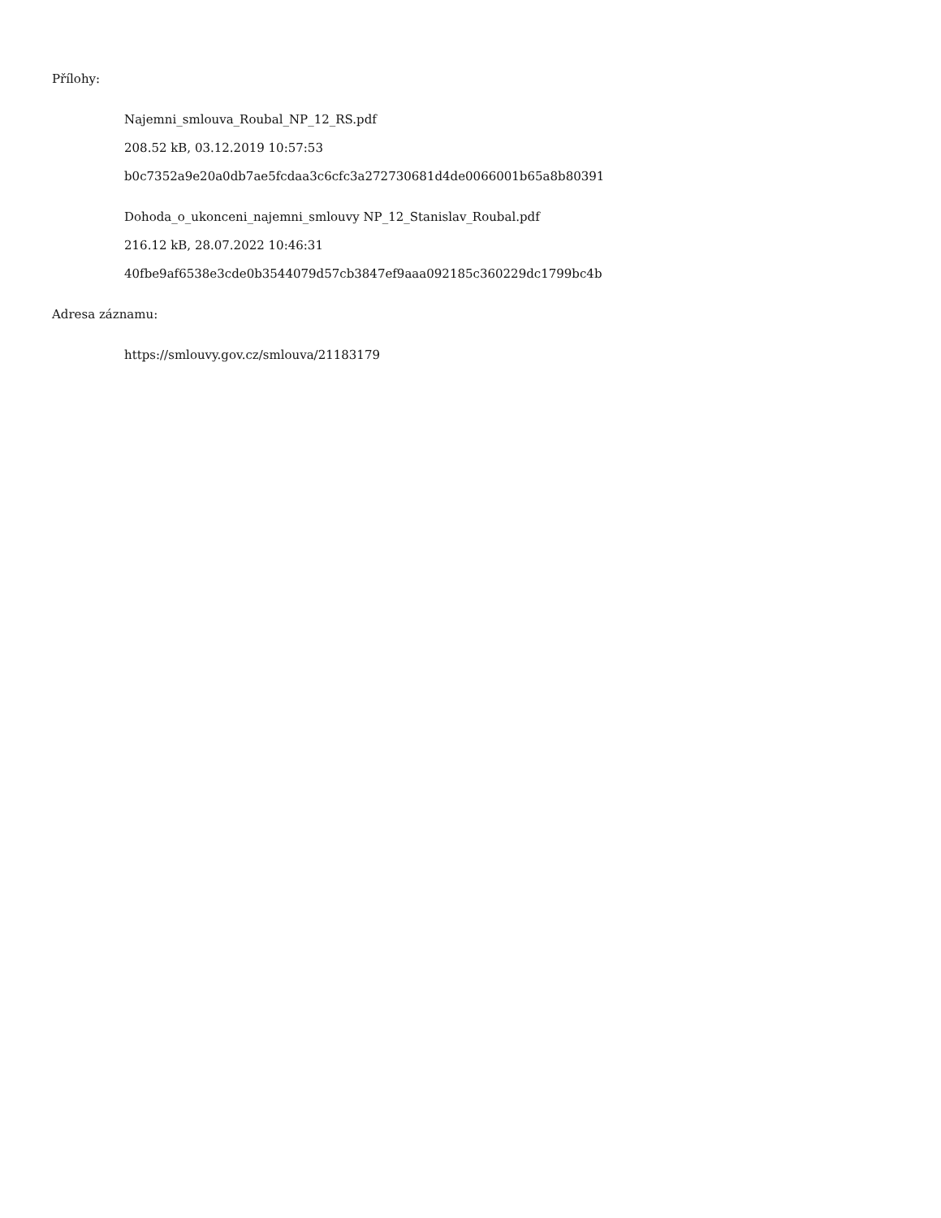Přílohy:
Najemni_smlouva_Roubal_NP_12_RS.pdf
208.52 kB, 03.12.2019 10:57:53
b0c7352a9e20a0db7ae5fcdaa3c6cfc3a272730681d4de0066001b65a8b80391
Dohoda_o_ukonceni_najemni_smlouvy NP_12_Stanislav_Roubal.pdf
216.12 kB, 28.07.2022 10:46:31
40fbe9af6538e3cde0b3544079d57cb3847ef9aaa092185c360229dc1799bc4b
Adresa záznamu:
https://smlouvy.gov.cz/smlouva/21183179